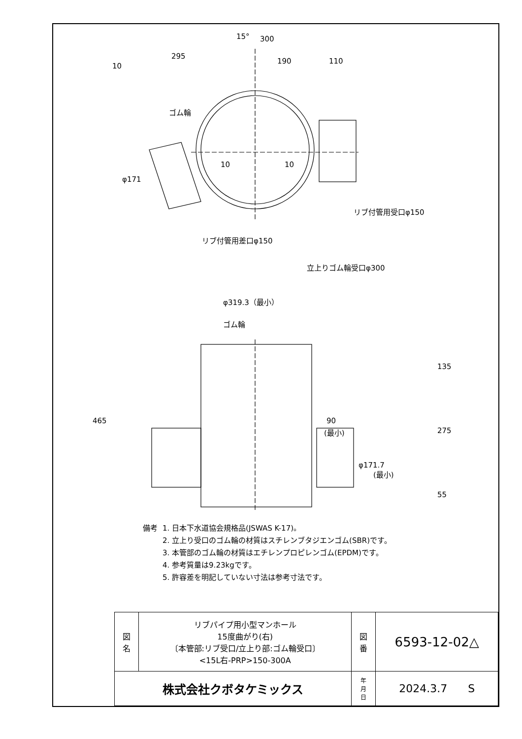300
190
110
295
15°
10
ゴム輪
リブ付管用受口φ150
リブ付管用差口φ150
φ171
10
10
立上りゴム輪受口φ300
φ319.3（最小）
ゴム輪
465
135
275
55
90
(最小)
φ171.7
(最小)
| 備考 | 1. 日本下水道協会規格品(JSWAS K-17)。 |
| | 2. 立上り受口のゴム輪の材質はスチレンブタジエンゴム(SBR)です。 |
| | 3. 本管部のゴム輪の材質はエチレンプロピレンゴム(EPDM)です。 |
| | 4. 参考質量は9.23kgです。 |
| | 5. 許容差を明記していない寸法は参考寸法です。 |
| 図 名 | リブパイプ用小型マンホール 15度曲がり(右) 〔本管部:リブ受口/立上り部:ゴム輪受口〕 <15L右-PRP>150-300A | 図 番 | 6593-12-02△ |
| 株式会社クボタケミックス | | 年 月 日 | 2024.3.7 S |